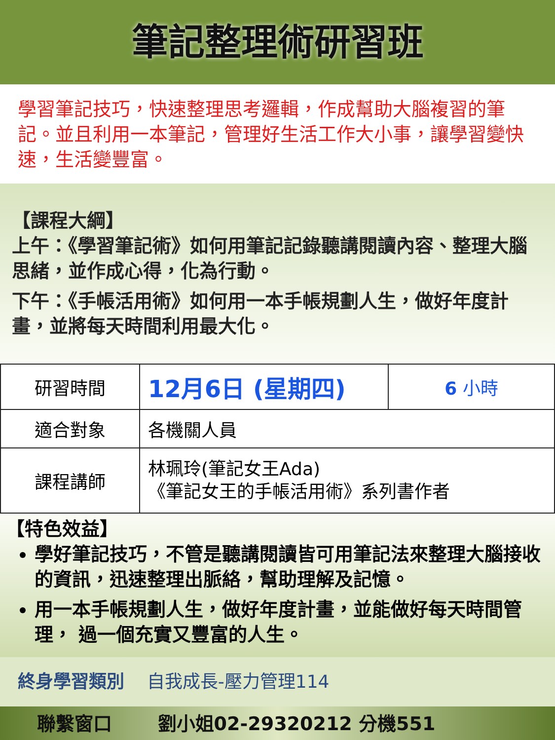筆記整理術研習班
學習筆記技巧，快速整理思考邏輯，作成幫助大腦複習的筆記。並且利用一本筆記，管理好生活工作大小事，讓學習變快速，生活變豐富。
【課程大綱】
上午：《學習筆記術》如何用筆記記錄聽講閱讀內容、整理大腦思緒，並作成心得，化為行動。
下午：《手帳活用術》如何用一本手帳規劃人生，做好年度計畫，並將每天時間利用最大化。
| 研習時間 | 12月6日 (星期四) | 6 小時 |
| 適合對象 | 各機關人員 | |
| 課程講師 | 林珮玲(筆記女王Ada) 《筆記女王的手帳活用術》系列書作者 | |
【特色效益】
學好筆記技巧，不管是聽講閱讀皆可用筆記法來整理大腦接收的資訊，迅速整理出脈絡，幫助理解及記憶。
用一本手帳規劃人生，做好年度計畫，並能做好每天時間管理， 過一個充實又豐富的人生。
終身學習類別 自我成長-壓力管理114
聯繫窗口 劉小姐02-29320212 分機551